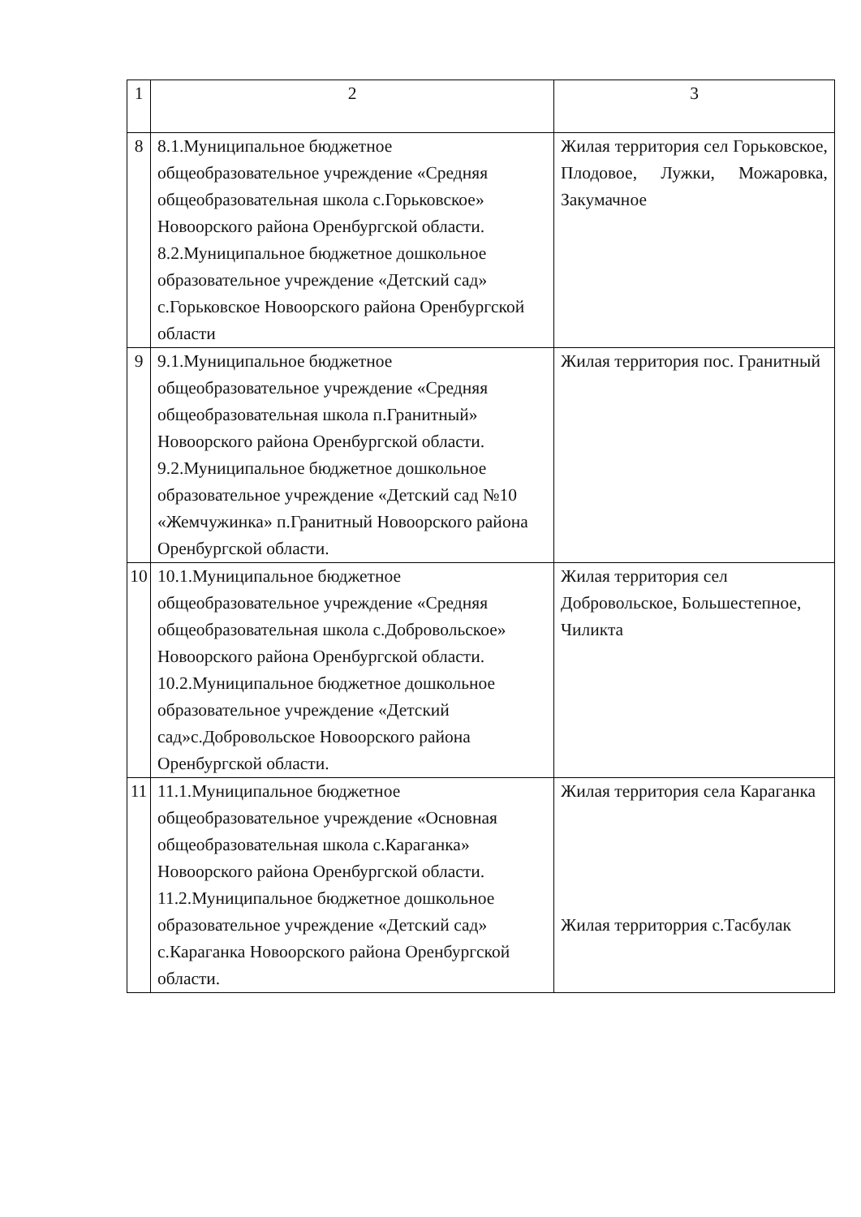| 1 | 2 | 3 |
| 8 | 8.1.Муниципальное бюджетное общеобразовательное учреждение «Средняя общеобразовательная школа с.Горьковское» Новоорского района Оренбургской области. 8.2.Муниципальное бюджетное дошкольное образовательное учреждение «Детский сад» с.Горьковское Новоорского района Оренбургской области | Жилая территория сел Горьковское, Плодовое, Лужки, Можаровка, Закумачное |
| 9 | 9.1.Муниципальное бюджетное общеобразовательное учреждение «Средняя общеобразовательная школа п.Гранитный» Новоорского района Оренбургской области. 9.2.Муниципальное бюджетное дошкольное образовательное учреждение «Детский сад №10 «Жемчужинка» п.Гранитный Новоорского района Оренбургской области. | Жилая территория пос. Гранитный |
| 10 | 10.1.Муниципальное бюджетное общеобразовательное учреждение «Средняя общеобразовательная школа с.Добровольское» Новоорского района Оренбургской области. 10.2.Муниципальное бюджетное дошкольное образовательное учреждение «Детский сад»с.Добровольское Новоорского района Оренбургской области. | Жилая территория сел Добровольское, Большестепное, Чиликта |
| 11 | 11.1.Муниципальное бюджетное общеобразовательное учреждение «Основная общеобразовательная школа с.Караганка» Новоорского района Оренбургской области. 11.2.Муниципальное бюджетное дошкольное образовательное учреждение «Детский сад» с.Караганка Новоорского района Оренбургской области. | Жилая территория села Караганка Жилая территоррия с.Тасбулак |